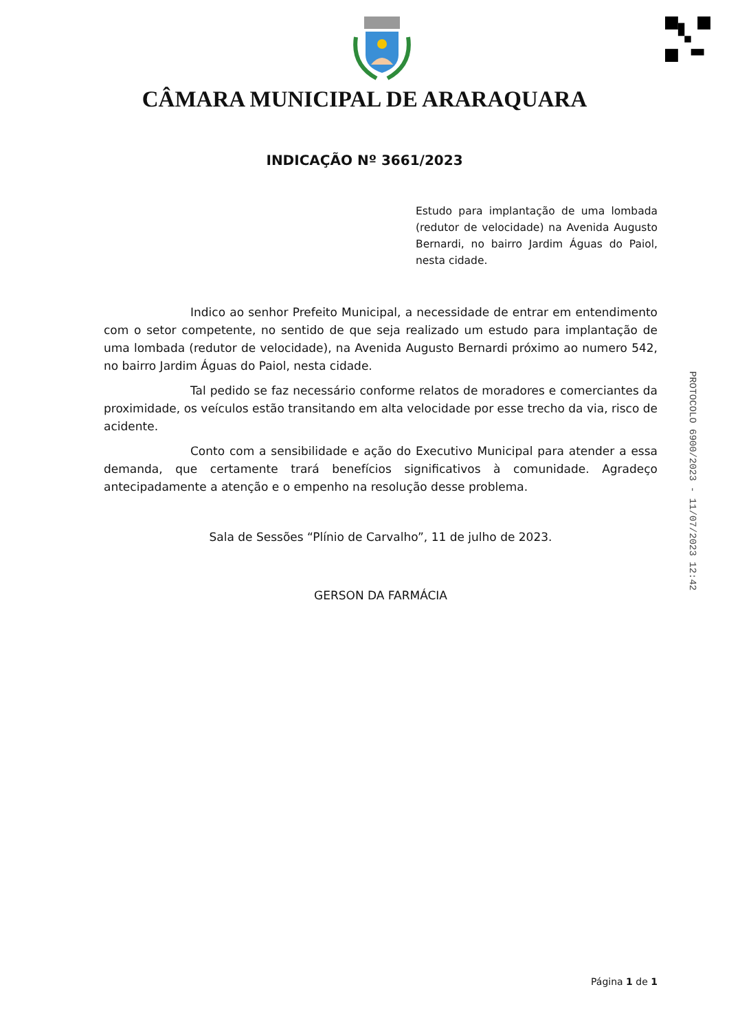CÂMARA MUNICIPAL DE ARARAQUARA
INDICAÇÃO Nº 3661/2023
Estudo para implantação de uma lombada (redutor de velocidade) na Avenida Augusto Bernardi, no bairro Jardim Águas do Paiol, nesta cidade.
Indico ao senhor Prefeito Municipal, a necessidade de entrar em entendimento com o setor competente, no sentido de que seja realizado um estudo para implantação de uma lombada (redutor de velocidade), na Avenida Augusto Bernardi próximo ao numero 542, no bairro Jardim Águas do Paiol, nesta cidade.
Tal pedido se faz necessário conforme relatos de moradores e comerciantes da proximidade, os veículos estão transitando em alta velocidade por esse trecho da via, risco de acidente.
Conto com a sensibilidade e ação do Executivo Municipal para atender a essa demanda, que certamente trará benefícios significativos à comunidade. Agradeço antecipadamente a atenção e o empenho na resolução desse problema.
Sala de Sessões “Plínio de Carvalho”, 11 de julho de 2023.
GERSON DA FARMÁCIA
PROTOCOLO 6900/2023 - 11/07/2023 12:42
Página 1 de 1